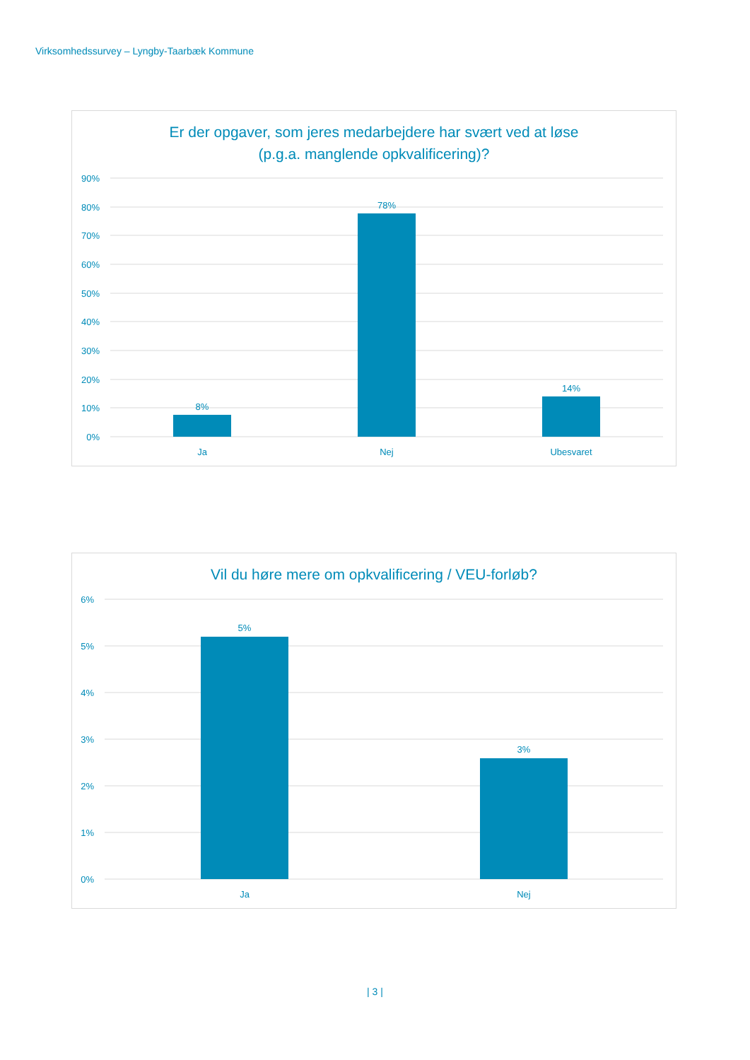Virksomhedssurvey – Lyngby-Taarbæk Kommune
Er der opgaver, som jeres medarbejdere har svært ved at løse
(p.g.a. manglende opkvalificering)?
90%
80%
70%
60%
50%
40%
30%
20%
10%
0%
8%
78%
14%
Ja
Nej
Ubesvaret
Vil du høre mere om opkvalificering / VEU-forløb?
6%
5%
4%
3%
2%
1%
0%
5%
3%
Ja
Nej
| 3 |